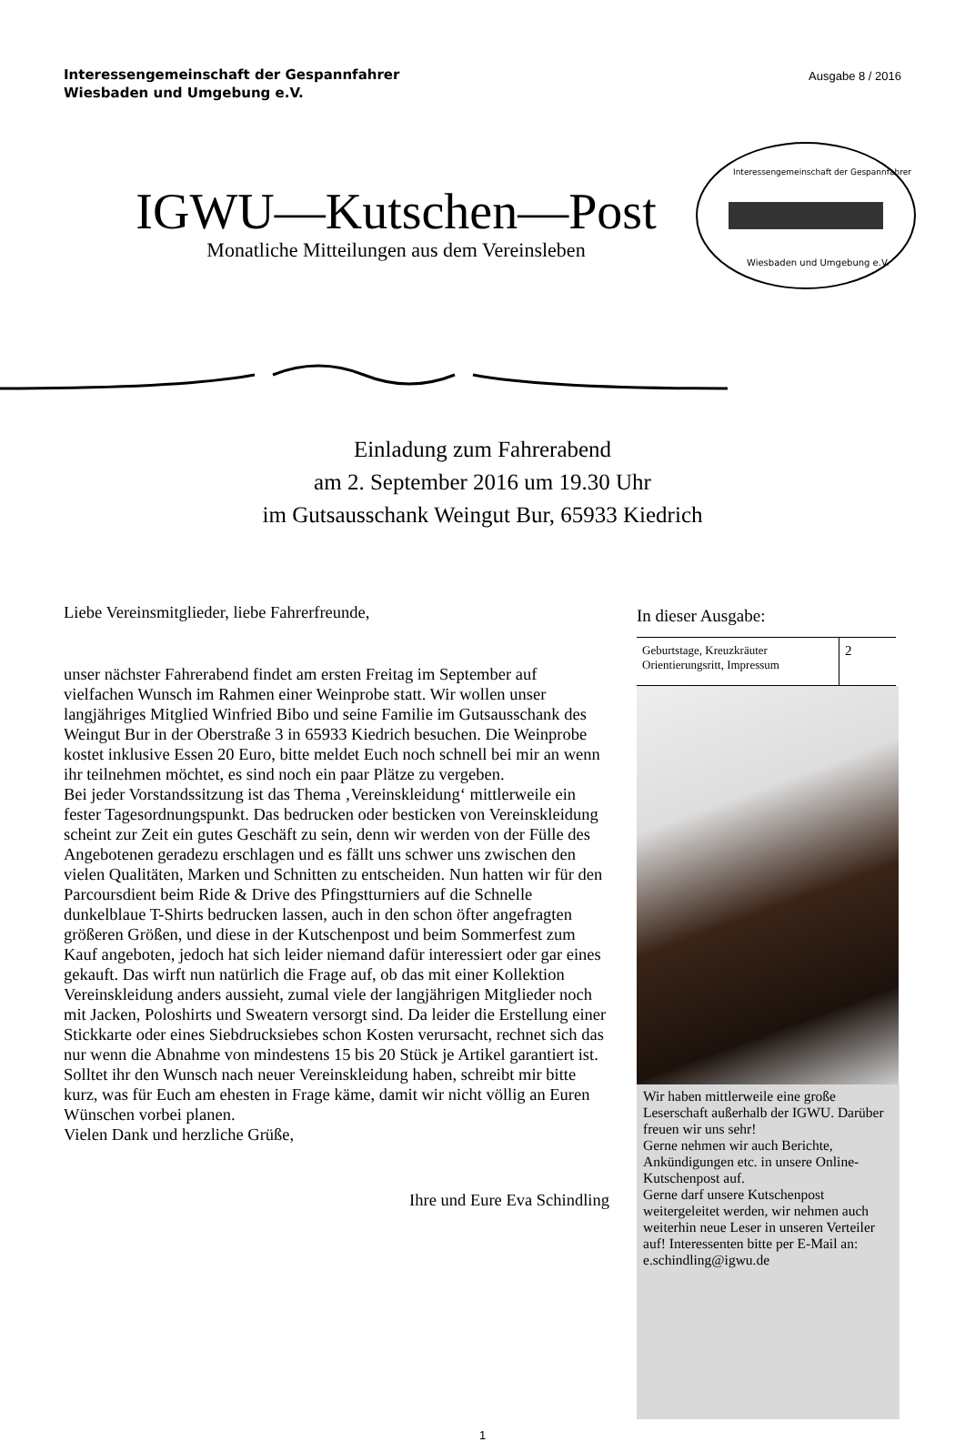Interessengemeinschaft der Gespannfahrer
Wiesbaden und Umgebung e.V.
Ausgabe 8 / 2016
IGWU—Kutschen—Post
Monatliche Mitteilungen aus dem Vereinsleben
Interessengemeinschaft der Gespannfahrer
Wiesbaden und Umgebung e.V.
Einladung zum Fahrerabend
am 2. September 2016 um 19.30 Uhr
im Gutsausschank Weingut Bur, 65933 Kiedrich
Liebe Vereinsmitglieder, liebe Fahrerfreunde,
unser nächster Fahrerabend findet am ersten Freitag im September auf vielfachen Wunsch im Rahmen einer Weinprobe statt. Wir wollen unser langjähriges Mitglied Winfried Bibo und seine Familie im Gutsausschank des Weingut Bur in der Oberstraße 3 in 65933 Kiedrich besuchen. Die Weinprobe kostet inklusive Essen 20 Euro, bitte meldet Euch noch schnell bei mir an wenn ihr teilnehmen möchtet, es sind noch ein paar Plätze zu vergeben.
Bei jeder Vorstandssitzung ist das Thema ‚Vereinskleidung‘ mittlerweile ein fester Tagesordnungspunkt. Das bedrucken oder besticken von Vereinskleidung scheint zur Zeit ein gutes Geschäft zu sein, denn wir werden von der Fülle des Angebotenen geradezu erschlagen und es fällt uns schwer uns zwischen den vielen Qualitäten, Marken und Schnitten zu entscheiden. Nun hatten wir für den Parcoursdient beim Ride & Drive des Pfingstturniers auf die Schnelle dunkelblaue T-Shirts bedrucken lassen, auch in den schon öfter angefragten größeren Größen, und diese in der Kutschenpost und beim Sommerfest zum Kauf angeboten, jedoch hat sich leider niemand dafür interessiert oder gar eines gekauft. Das wirft nun natürlich die Frage auf, ob das mit einer Kollektion Vereinskleidung anders aussieht, zumal viele der langjährigen Mitglieder noch mit Jacken, Poloshirts und Sweatern versorgt sind. Da leider die Erstellung einer Stickkarte oder eines Siebdrucksiebes schon Kosten verursacht, rechnet sich das nur wenn die Abnahme von mindestens 15 bis 20 Stück je Artikel garantiert ist. Solltet ihr den Wunsch nach neuer Vereinskleidung haben, schreibt mir bitte kurz, was für Euch am ehesten in Frage käme, damit wir nicht völlig an Euren Wünschen vorbei planen.
Vielen Dank und herzliche Grüße,
Ihre und Eure Eva Schindling
In dieser Ausgabe:
| Geburtstage, Kreuzkräuter Orientierungsritt, Impressum | 2 |
Wir haben mittlerweile eine große Leserschaft außerhalb der IGWU. Darüber freuen wir uns sehr!
Gerne nehmen wir auch Berichte, Ankündigungen etc. in unsere Online-Kutschenpost auf.
Gerne darf unsere Kutschenpost weitergeleitet werden, wir nehmen auch weiterhin neue Leser in unseren Verteiler auf! Interessenten bitte per E-Mail an: e.schindling@igwu.de
1